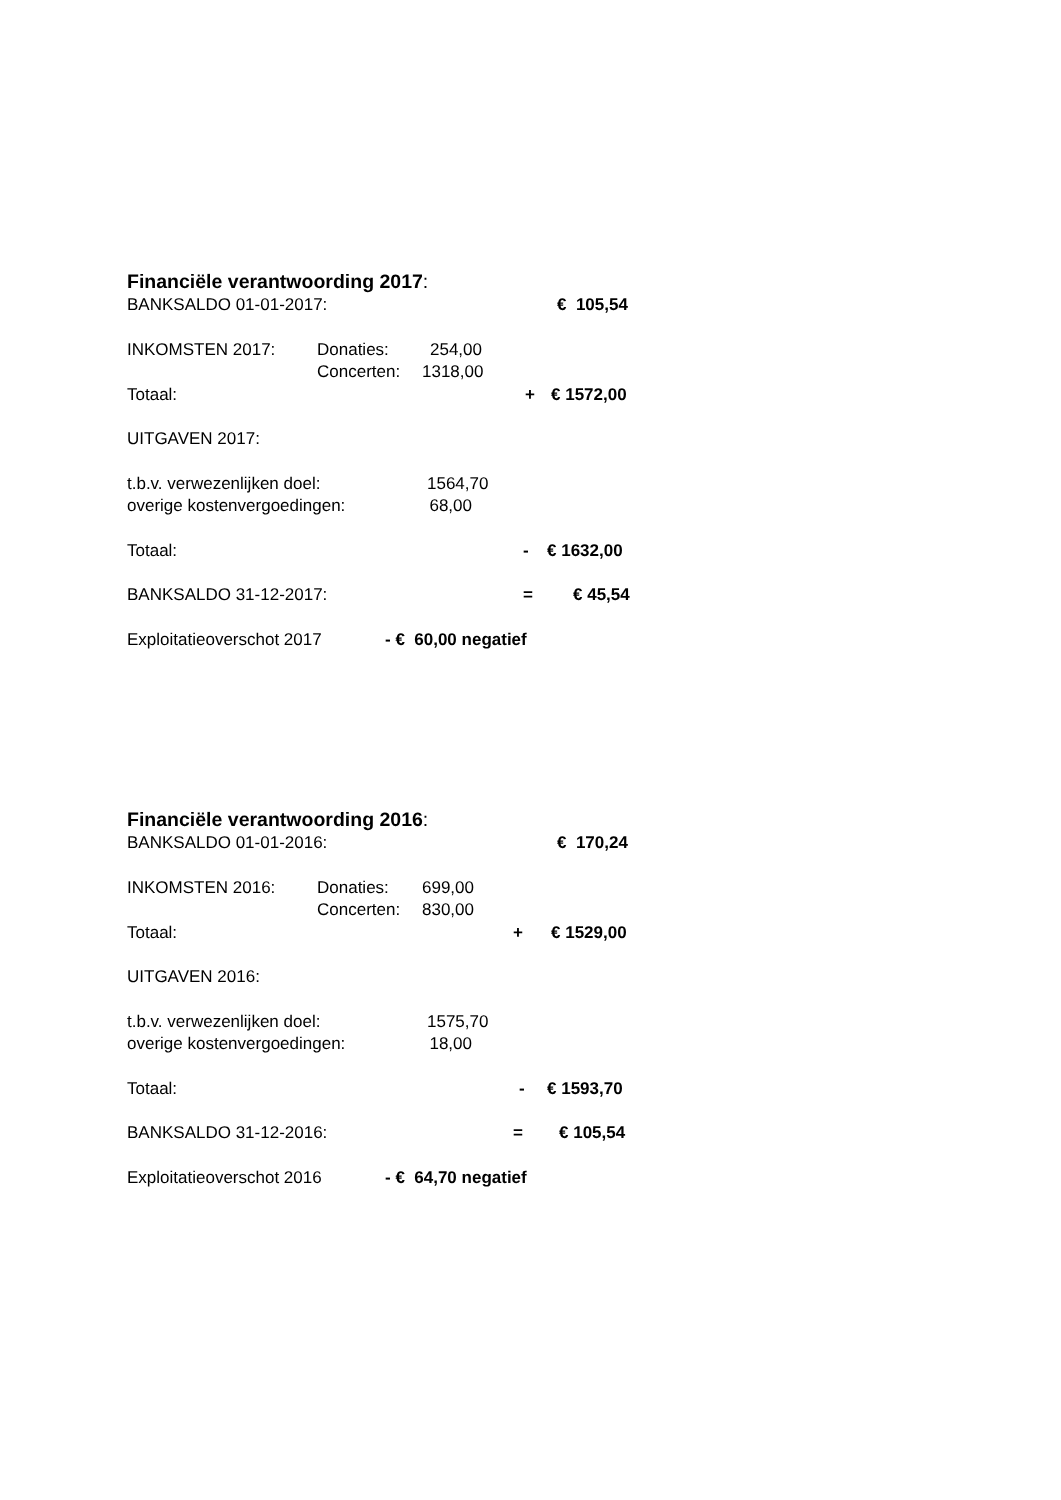Financiële verantwoording 2017:
BANKSALDO 01-01-2017: € 105,54
INKOMSTEN 2017: Donaties: 254,00
Concerten: 1318,00
Totaal: + € 1572,00
UITGAVEN 2017:
t.b.v. verwezenlijken doel: 1564,70
overige kostenvergoedingen: 68,00
Totaal: - € 1632,00
BANKSALDO 31-12-2017: = € 45,54
Exploitatieoverschot 2017 - € 60,00 negatief
Financiële verantwoording 2016:
BANKSALDO 01-01-2016: € 170,24
INKOMSTEN 2016: Donaties: 699,00
Concerten: 830,00
Totaal: + € 1529,00
UITGAVEN 2016:
t.b.v. verwezenlijken doel: 1575,70
overige kostenvergoedingen: 18,00
Totaal: - € 1593,70
BANKSALDO 31-12-2016: = € 105,54
Exploitatieoverschot 2016 - € 64,70 negatief